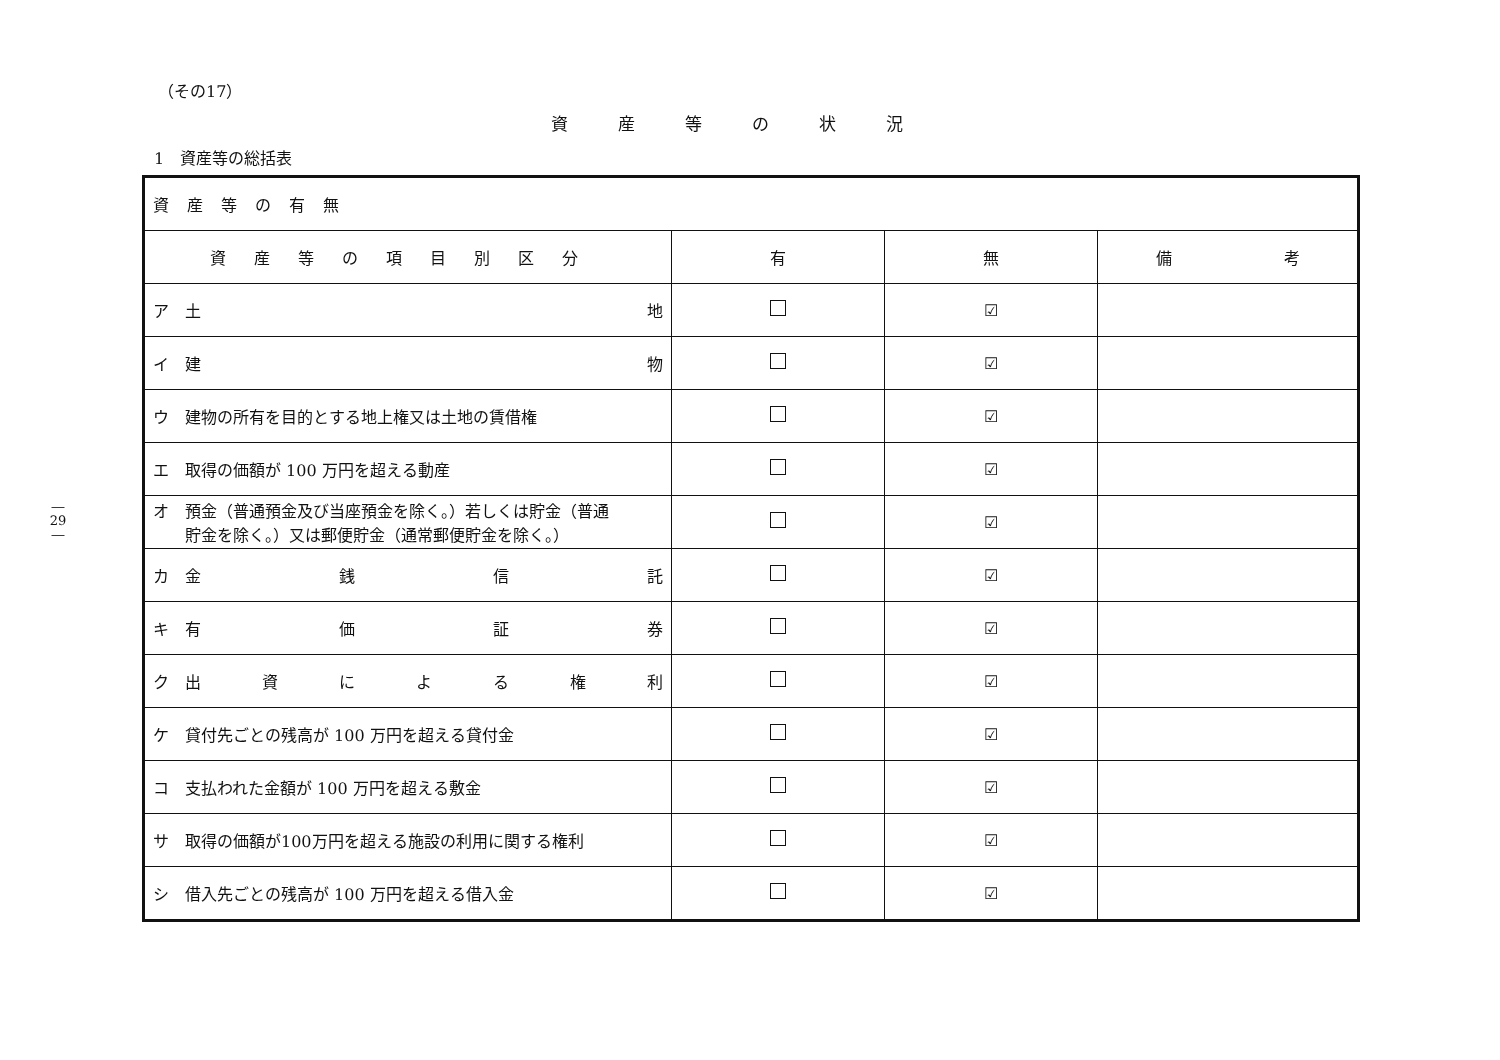― 29 ―
（その17）
資産等の状況
1　資産等の総括表
| 資産等の有無 | | | |
| 資産等の項目別区分 | 有 | 無 | 備 考 |
| ア 土 地 | | ☑ | |
| イ 建 物 | | ☑ | |
| ウ 建物の所有を目的とする地上権又は土地の賃借権 | | ☑ | |
| エ 取得の価額が 100 万円を超える動産 | | ☑ | |
| オ 預金（普通預金及び当座預金を除く。）若しくは貯金（普通 貯金を除く。）又は郵便貯金（通常郵便貯金を除く。） | | ☑ | |
| カ 金 銭 信 託 | | ☑ | |
| キ 有 価 証 券 | | ☑ | |
| ク 出 資 に よ る 権 利 | | ☑ | |
| ケ 貸付先ごとの残高が 100 万円を超える貸付金 | | ☑ | |
| コ 支払われた金額が 100 万円を超える敷金 | | ☑ | |
| サ 取得の価額が100万円を超える施設の利用に関する権利 | | ☑ | |
| シ 借入先ごとの残高が 100 万円を超える借入金 | | ☑ | |